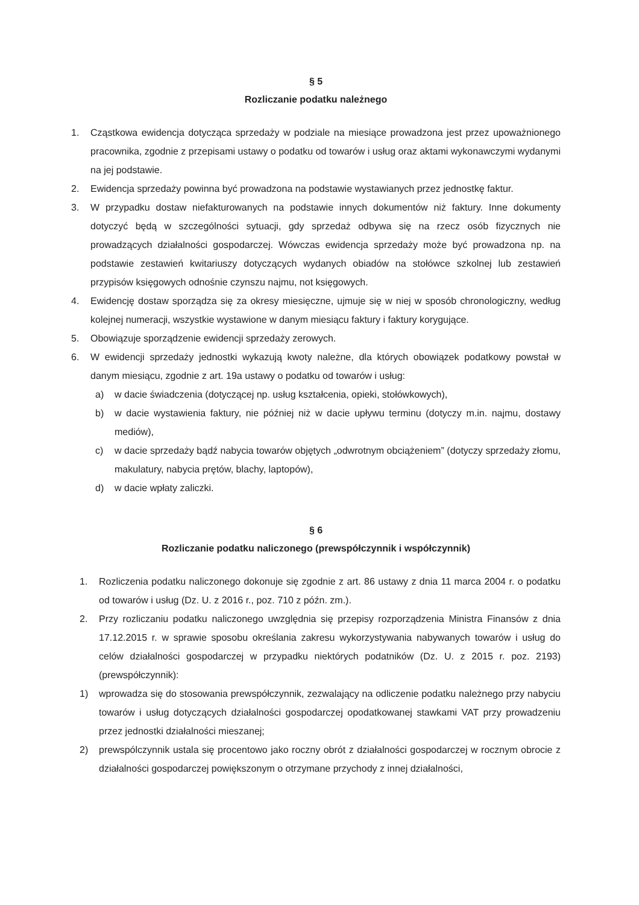§ 5
Rozliczanie podatku należnego
1. Cząstkowa ewidencja dotycząca sprzedaży w podziale na miesiące prowadzona jest przez upoważnionego pracownika, zgodnie z przepisami ustawy o podatku od towarów i usług oraz aktami wykonawczymi wydanymi na jej podstawie.
2. Ewidencja sprzedaży powinna być prowadzona na podstawie wystawianych przez jednostkę faktur.
3. W przypadku dostaw niefakturowanych na podstawie innych dokumentów niż faktury. Inne dokumenty dotyczyć będą w szczególności sytuacji, gdy sprzedaż odbywa się na rzecz osób fizycznych nie prowadzących działalności gospodarczej. Wówczas ewidencja sprzedaży może być prowadzona np. na podstawie zestawień kwitariuszy dotyczących wydanych obiadów na stołówce szkolnej lub zestawień przypisów księgowych odnośnie czynszu najmu, not księgowych.
4. Ewidencję dostaw sporządza się za okresy miesięczne, ujmuje się w niej w sposób chronologiczny, według kolejnej numeracji, wszystkie wystawione w danym miesiącu faktury i faktury korygujące.
5. Obowiązuje sporządzenie ewidencji sprzedaży zerowych.
6. W ewidencji sprzedaży jednostki wykazują kwoty należne, dla których obowiązek podatkowy powstał w danym miesiącu, zgodnie z art. 19a ustawy o podatku od towarów i usług:
a) w dacie świadczenia (dotyczącej np. usług kształcenia, opieki, stołówkowych),
b) w dacie wystawienia faktury, nie później niż w dacie upływu terminu (dotyczy m.in. najmu, dostawy mediów),
c) w dacie sprzedaży bądź nabycia towarów objętych „odwrotnym obciążeniem” (dotyczy sprzedaży złomu, makulatury, nabycia prętów, blachy, laptopów),
d) w dacie wpłaty zaliczki.
§ 6
Rozliczanie podatku naliczonego (prewspółczynnik i współczynnik)
1. Rozliczenia podatku naliczonego dokonuje się zgodnie z art. 86 ustawy z dnia 11 marca 2004 r. o podatku od towarów i usług (Dz. U. z 2016 r., poz. 710 z późn. zm.).
2. Przy rozliczaniu podatku naliczonego uwzględnia się przepisy rozporządzenia Ministra Finansów z dnia 17.12.2015 r. w sprawie sposobu określania zakresu wykorzystywania nabywanych towarów i usług do celów działalności gospodarczej w przypadku niektórych podatników (Dz. U. z 2015 r. poz. 2193) (prewspółczynnik):
1) wprowadza się do stosowania prewspółczynnik, zezwalający na odliczenie podatku należnego przy nabyciu towarów i usług dotyczących działalności gospodarczej opodatkowanej stawkami VAT przy prowadzeniu przez jednostki działalności mieszanej;
2) prewspólczynnik ustala się procentowo jako roczny obrót z działalności gospodarczej w rocznym obrocie z działalności gospodarczej powiększonym o otrzymane przychody z innej działalności,